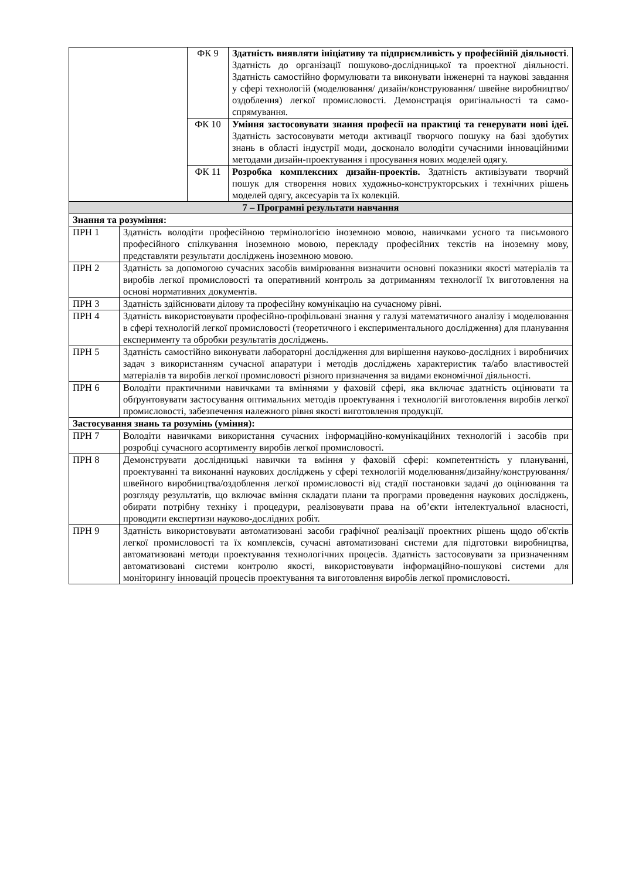| | | ФК 9 | Здатність виявляти ініціативу та підприємливість у професійній діяльності . Здатність до організації пошуково-дослідницької та проектної діяльності. Здатність самостійно формулювати та виконувати інженерні та наукові завдання у сфері технологій (моделювання/ дизайн/конструювання/ швейне виробництво/оздоблення) легкої промисловості. Демонстрація оригінальності та само-спрямування. |
| | | ФК 10 | Уміння застосовувати знання професії на практиці та генерувати нові ідеї. Здатність застосовувати методи активації творчого пошуку на базі здобутих знань в області індустрії моди, досконало володіти сучасними інноваційними методами дизайн-проектування і просування нових моделей одягу. |
| | | ФК 11 | Розробка комплексних дизайн-проектів. Здатність активізувати творчий пошук для створення нових художньо-конструкторських і технічних рішень моделей одягу, аксесуарів та їх колекцій. |
| 7 – Програмні результати навчання | | | |
| Знання та розуміння: | | | |
| ПРН 1 | Здатність володіти професійною термінологією іноземною мовою, навичками усного та письмового професійного спілкування іноземною мовою, перекладу професійних текстів на іноземну мову, представляти результати досліджень іноземною мовою. | | |
| ПРН 2 | Здатність за допомогою сучасних засобів вимірювання визначити основні показники якості матеріалів та виробів легкої промисловості та оперативний контроль за дотриманням технології їх виготовлення на основі нормативних документів. | | |
| ПРН 3 | Здатність здійснювати ділову та професійну комунікацію на сучасному рівні. | | |
| ПРН 4 | Здатність використовувати професійно-профільовані знання у галузі математичного аналізу і моделювання в сфері технологій легкої промисловості (теоретичного і експериментального дослідження) для планування експерименту та обробки результатів досліджень. | | |
| ПРН 5 | Здатність самостійно виконувати лабораторні дослідження для вирішення науково-дослідних і виробничих задач з використанням сучасної апаратури і методів досліджень характеристик та/або властивостей матеріалів та виробів легкої промисловості різного призначення за видами економічної діяльності. | | |
| ПРН 6 | Володіти практичними навичками та вміннями у фаховій сфері, яка включає здатність оцінювати та обґрунтовувати застосування оптимальних методів проектування і технологій виготовлення виробів легкої промисловості, забезпечення належного рівня якості виготовлення продукції. | | |
| Застосування знань та розумінь (уміння): | | | |
| ПРН 7 | Володіти навичками використання сучасних інформаційно-комунікаційних технологій і засобів при розробці сучасного асортименту виробів легкої промисловості. | | |
| ПРН 8 | Демонструвати дослідницькі навички та вміння у фаховій сфері: компетентність у плануванні, проектуванні та виконанні наукових досліджень у сфері технологій моделювання/дизайну/конструювання/швейного виробництва/оздоблення легкої промисловості від стадії постановки задачі до оцінювання та розгляду результатів, що включає вміння складати плани та програми проведення наукових досліджень, обирати потрібну техніку і процедури, реалізовувати права на об’єкти інтелектуальної власності, проводити експертизи науково-дослідних робіт. | | |
| ПРН 9 | Здатність використовувати автоматизовані засоби графічної реалізації проектних рішень щодо об'єктів легкої промисловості та їх комплексів, сучасні автоматизовані системи для підготовки виробництва, автоматизовані методи проектування технологічних процесів. Здатність застосовувати за призначенням автоматизовані системи контролю якості, використовувати інформаційно-пошукові системи для моніторингу інновацій процесів проектування та виготовлення виробів легкої промисловості. | | |